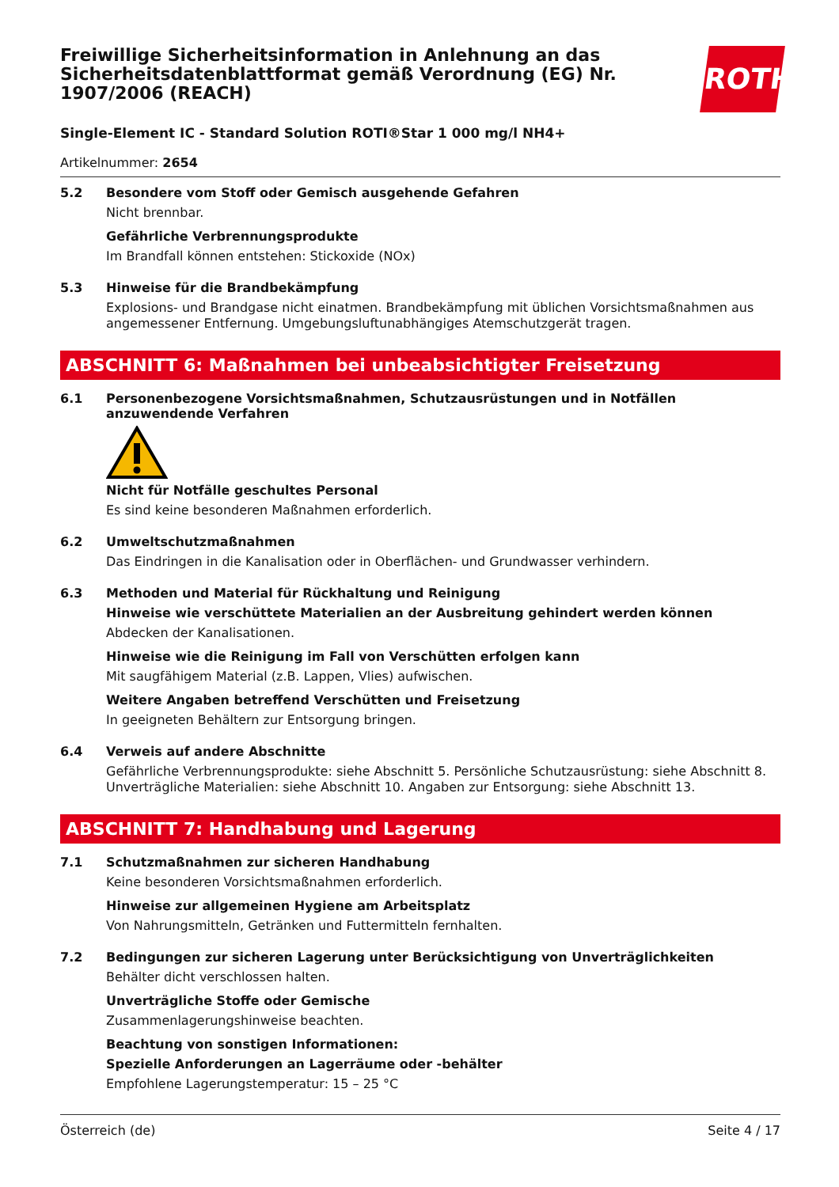ROTH
Freiwillige Sicherheitsinformation in Anlehnung an das Sicherheitsdatenblattformat gemäß Verordnung (EG) Nr. 1907/2006 (REACH)
Single-Element IC - Standard Solution ROTI®Star 1 000 mg/l NH4+
Artikelnummer: 2654
5.2 Besondere vom Stoff oder Gemisch ausgehende Gefahren
Nicht brennbar.
Gefährliche Verbrennungsprodukte
Im Brandfall können entstehen: Stickoxide (NOx)
5.3 Hinweise für die Brandbekämpfung
Explosions- und Brandgase nicht einatmen. Brandbekämpfung mit üblichen Vorsichtsmaßnahmen aus angemessener Entfernung. Umgebungsluftunabhängiges Atemschutzgerät tragen.
ABSCHNITT 6: Maßnahmen bei unbeabsichtigter Freisetzung
6.1 Personenbezogene Vorsichtsmaßnahmen, Schutzausrüstungen und in Notfällen anzuwendende Verfahren
Nicht für Notfälle geschultes Personal
Es sind keine besonderen Maßnahmen erforderlich.
6.2 Umweltschutzmaßnahmen
Das Eindringen in die Kanalisation oder in Oberflächen- und Grundwasser verhindern.
6.3 Methoden und Material für Rückhaltung und Reinigung
Hinweise wie verschüttete Materialien an der Ausbreitung gehindert werden können
Abdecken der Kanalisationen.
Hinweise wie die Reinigung im Fall von Verschütten erfolgen kann
Mit saugfähigem Material (z.B. Lappen, Vlies) aufwischen.
Weitere Angaben betreffend Verschütten und Freisetzung
In geeigneten Behältern zur Entsorgung bringen.
6.4 Verweis auf andere Abschnitte
Gefährliche Verbrennungsprodukte: siehe Abschnitt 5. Persönliche Schutzausrüstung: siehe Abschnitt 8. Unverträgliche Materialien: siehe Abschnitt 10. Angaben zur Entsorgung: siehe Abschnitt 13.
ABSCHNITT 7: Handhabung und Lagerung
7.1 Schutzmaßnahmen zur sicheren Handhabung
Keine besonderen Vorsichtsmaßnahmen erforderlich.
Hinweise zur allgemeinen Hygiene am Arbeitsplatz
Von Nahrungsmitteln, Getränken und Futtermitteln fernhalten.
7.2 Bedingungen zur sicheren Lagerung unter Berücksichtigung von Unverträglichkeiten
Behälter dicht verschlossen halten.
Unverträgliche Stoffe oder Gemische
Zusammenlagerungshinweise beachten.
Beachtung von sonstigen Informationen:
Spezielle Anforderungen an Lagerräume oder -behälter
Empfohlene Lagerungstemperatur: 15 – 25 °C
Österreich (de) Seite 4 / 17